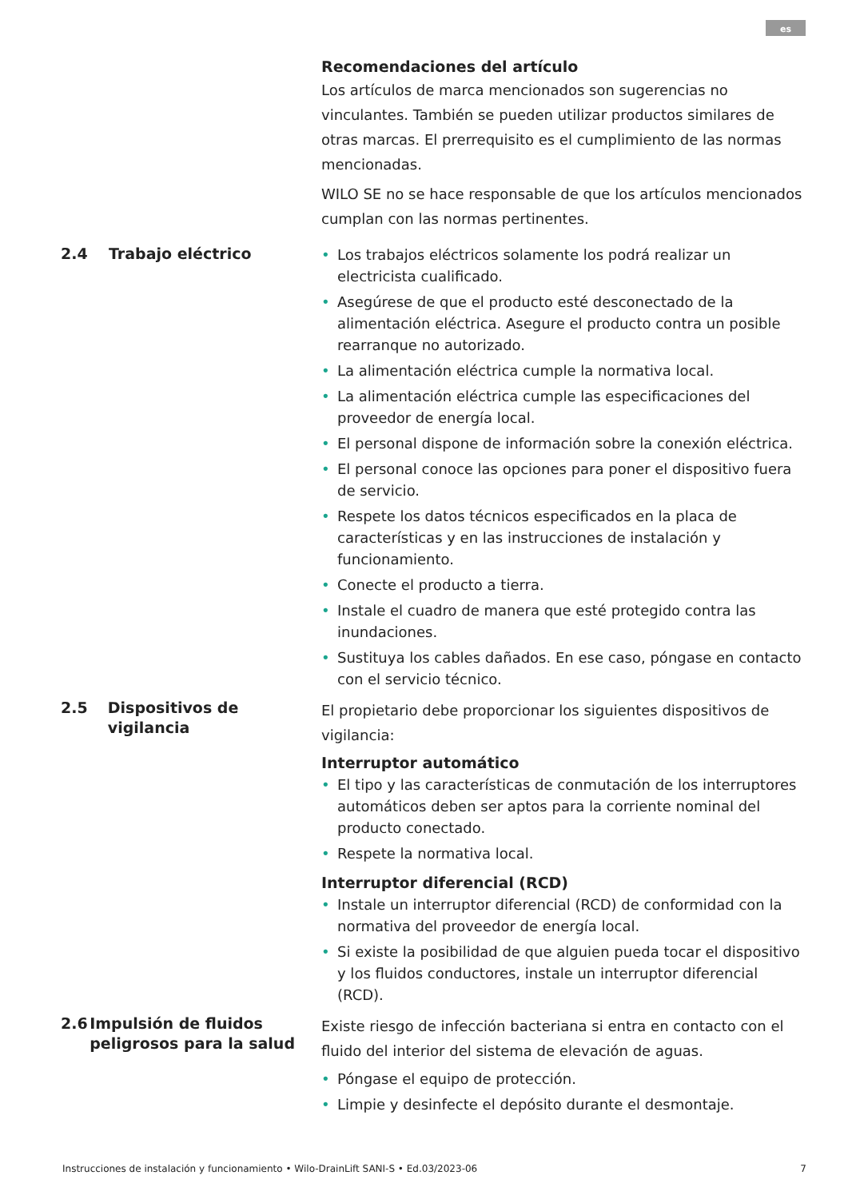es
Recomendaciones del artículo
Los artículos de marca mencionados son sugerencias no vinculantes. También se pueden utilizar productos similares de otras marcas. El prerrequisito es el cumplimiento de las normas mencionadas.
WILO SE no se hace responsable de que los artículos mencionados cumplan con las normas pertinentes.
2.4 Trabajo eléctrico
• Los trabajos eléctricos solamente los podrá realizar un electricista cualificado.
• Asegúrese de que el producto esté desconectado de la alimentación eléctrica. Asegure el producto contra un posible rearranque no autorizado.
• La alimentación eléctrica cumple la normativa local.
• La alimentación eléctrica cumple las especificaciones del proveedor de energía local.
• El personal dispone de información sobre la conexión eléctrica.
• El personal conoce las opciones para poner el dispositivo fuera de servicio.
• Respete los datos técnicos especificados en la placa de características y en las instrucciones de instalación y funcionamiento.
• Conecte el producto a tierra.
• Instale el cuadro de manera que esté protegido contra las inundaciones.
• Sustituya los cables dañados. En ese caso, póngase en contacto con el servicio técnico.
2.5 Dispositivos de vigilancia
El propietario debe proporcionar los siguientes dispositivos de vigilancia:
Interruptor automático
• El tipo y las características de conmutación de los interruptores automáticos deben ser aptos para la corriente nominal del producto conectado.
• Respete la normativa local.
Interruptor diferencial (RCD)
• Instale un interruptor diferencial (RCD) de conformidad con la normativa del proveedor de energía local.
• Si existe la posibilidad de que alguien pueda tocar el dispositivo y los fluidos conductores, instale un interruptor diferencial (RCD).
2.6 Impulsión de fluidos peligrosos para la salud
Existe riesgo de infección bacteriana si entra en contacto con el fluido del interior del sistema de elevación de aguas.
• Póngase el equipo de protección.
• Limpie y desinfecte el depósito durante el desmontaje.
Instrucciones de instalación y funcionamiento • Wilo-DrainLift SANI-S • Ed.03/2023-06 7